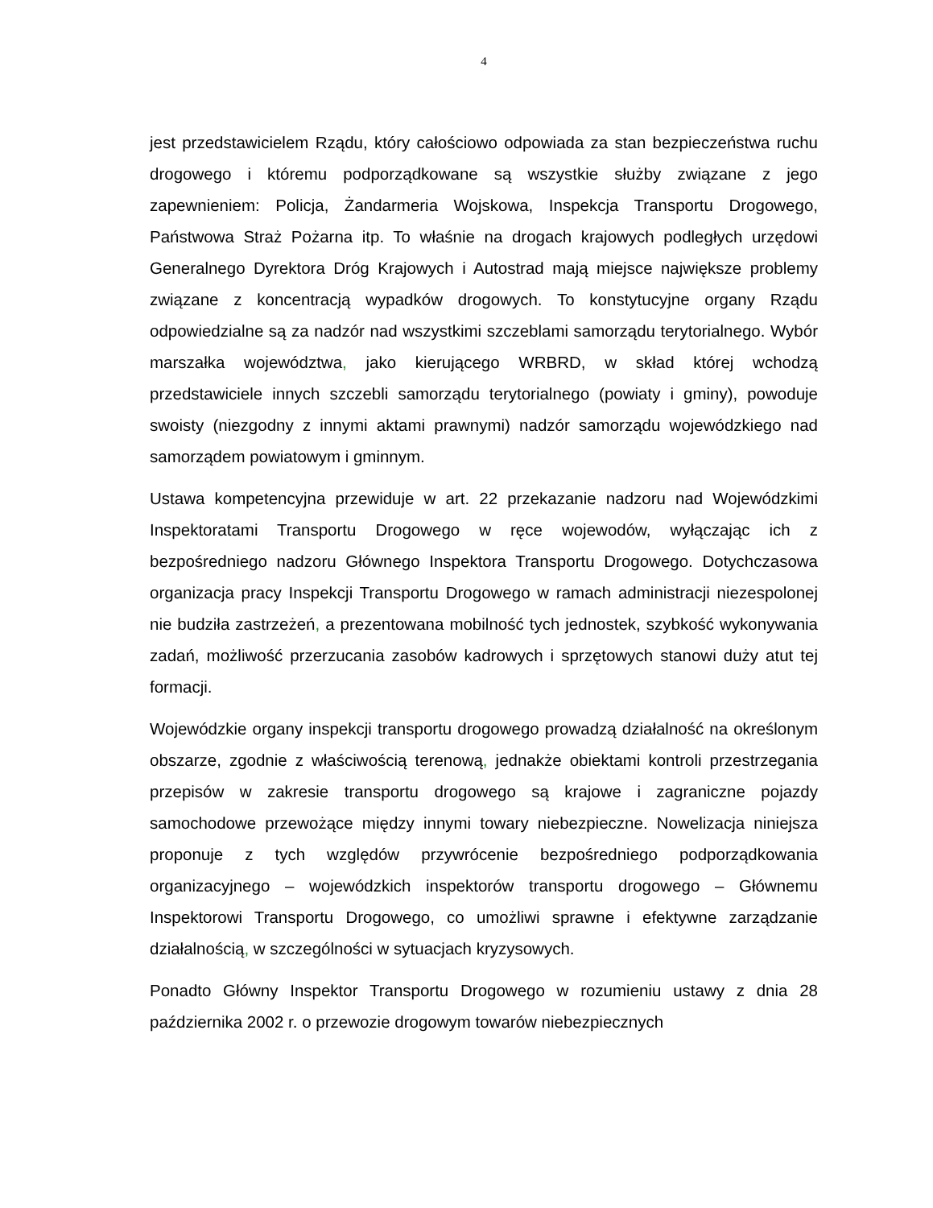4
jest przedstawicielem Rządu, który całościowo odpowiada za stan bezpieczeństwa ruchu drogowego i któremu podporządkowane są wszystkie służby związane z jego zapewnieniem: Policja, Żandarmeria Wojskowa, Inspekcja Transportu Drogowego, Państwowa Straż Pożarna itp. To właśnie na drogach krajowych podległych urzędowi Generalnego Dyrektora Dróg Krajowych i Autostrad mają miejsce największe problemy związane z koncentracją wypadków drogowych. To konstytucyjne organy Rządu odpowiedzialne są za nadzór nad wszystkimi szczeblami samorządu terytorialnego. Wybór marszałka województwa, jako kierującego WRBRD, w skład której wchodzą przedstawiciele innych szczebli samorządu terytorialnego (powiaty i gminy), powoduje swoisty (niezgodny z innymi aktami prawnymi) nadzór samorządu wojewódzkiego nad samorządem powiatowym i gminnym.
Ustawa kompetencyjna przewiduje w art. 22 przekazanie nadzoru nad Wojewódzkimi Inspektoratami Transportu Drogowego w ręce wojewodów, wyłączając ich z bezpośredniego nadzoru Głównego Inspektora Transportu Drogowego. Dotychczasowa organizacja pracy Inspekcji Transportu Drogowego w ramach administracji niezespolonej nie budziła zastrzeżeń, a prezentowana mobilność tych jednostek, szybkość wykonywania zadań, możliwość przerzucania zasobów kadrowych i sprzętowych stanowi duży atut tej formacji.
Wojewódzkie organy inspekcji transportu drogowego prowadzą działalność na określonym obszarze, zgodnie z właściwością terenową, jednakże obiektami kontroli przestrzegania przepisów w zakresie transportu drogowego są krajowe i zagraniczne pojazdy samochodowe przewożące między innymi towary niebezpieczne. Nowelizacja niniejsza proponuje z tych względów przywrócenie bezpośredniego podporządkowania organizacyjnego – wojewódzkich inspektorów transportu drogowego – Głównemu Inspektorowi Transportu Drogowego, co umożliwi sprawne i efektywne zarządzanie działalnością, w szczególności w sytuacjach kryzysowych.
Ponadto Główny Inspektor Transportu Drogowego w rozumieniu ustawy z dnia 28 października 2002 r. o przewozie drogowym towarów niebezpiecznych